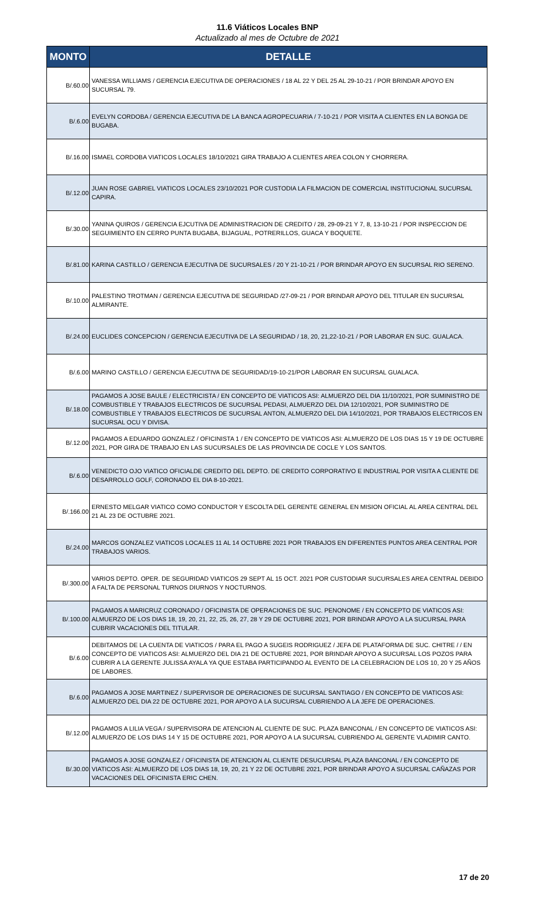11.6 Viáticos Locales BNP
Actualizado al mes de Octubre de 2021
| MONTO | DETALLE |
| --- | --- |
| B/.60.00 | VANESSA WILLIAMS / GERENCIA EJECUTIVA DE OPERACIONES / 18 AL 22 Y DEL 25 AL 29-10-21 / POR BRINDAR APOYO EN SUCURSAL 79. |
| B/.6.00 | EVELYN CORDOBA / GERENCIA EJECUTIVA DE LA BANCA AGROPECUARIA / 7-10-21 / POR VISITA A CLIENTES EN LA BONGA DE BUGABA. |
| B/.16.00 | ISMAEL CORDOBA VIATICOS LOCALES 18/10/2021 GIRA TRABAJO A CLIENTES AREA COLON Y CHORRERA. |
| B/.12.00 | JUAN ROSE GABRIEL VIATICOS LOCALES 23/10/2021 POR CUSTODIA LA FILMACION DE COMERCIAL INSTITUCIONAL SUCURSAL CAPIRA. |
| B/.30.00 | YANINA QUIROS / GERENCIA EJCUTIVA DE ADMINISTRACION DE CREDITO / 28, 29-09-21 Y 7, 8, 13-10-21 / POR INSPECCION DE SEGUIMIENTO EN CERRO PUNTA BUGABA, BIJAGUAL, POTRERILLOS, GUACA Y BOQUETE. |
| B/.81.00 | KARINA CASTILLO / GERENCIA EJECUTIVA DE SUCURSALES / 20 Y 21-10-21 / POR BRINDAR APOYO EN SUCURSAL RIO SERENO. |
| B/.10.00 | PALESTINO TROTMAN / GERENCIA EJECUTIVA DE SEGURIDAD /27-09-21 / POR BRINDAR APOYO DEL TITULAR EN SUCURSAL ALMIRANTE. |
| B/.24.00 | EUCLIDES CONCEPCION / GERENCIA EJECUTIVA DE LA SEGURIDAD / 18, 20, 21,22-10-21 / POR LABORAR EN SUC. GUALACA. |
| B/.6.00 | MARINO CASTILLO / GERENCIA EJECUTIVA DE SEGURIDAD/19-10-21/POR LABORAR EN SUCURSAL GUALACA. |
| B/.18.00 | PAGAMOS A JOSE BAULE / ELECTRICISTA / EN CONCEPTO DE VIATICOS ASI: ALMUERZO DEL DIA 11/10/2021, POR SUMINISTRO DE COMBUSTIBLE Y TRABAJOS ELECTRICOS DE SUCURSAL PEDASI, ALMUERZO DEL DIA 12/10/2021, POR SUMINISTRO DE COMBUSTIBLE Y TRABAJOS ELECTRICOS DE SUCURSAL ANTON, ALMUERZO DEL DIA 14/10/2021, POR TRABAJOS ELECTRICOS EN SUCURSAL OCU Y DIVISA. |
| B/.12.00 | PAGAMOS A EDUARDO GONZALEZ / OFICINISTA 1 / EN CONCEPTO DE VIATICOS ASI: ALMUERZO DE LOS DIAS 15 Y 19 DE OCTUBRE 2021, POR GIRA DE TRABAJO EN LAS SUCURSALES DE LAS PROVINCIA DE COCLE Y LOS SANTOS. |
| B/.6.00 | VENEDICTO OJO VIATICO OFICIALDE CREDITO DEL DEPTO. DE CREDITO CORPORATIVO E INDUSTRIAL POR VISITA A CLIENTE DE DESARROLLO GOLF, CORONADO EL DIA 8-10-2021. |
| B/.166.00 | ERNESTO MELGAR VIATICO COMO CONDUCTOR Y ESCOLTA DEL GERENTE GENERAL EN MISION OFICIAL AL AREA CENTRAL DEL 21 AL 23 DE OCTUBRE 2021. |
| B/.24.00 | MARCOS GONZALEZ VIATICOS LOCALES 11 AL 14 OCTUBRE 2021 POR TRABAJOS EN DIFERENTES PUNTOS AREA CENTRAL POR TRABAJOS VARIOS. |
| B/.300.00 | VARIOS DEPTO. OPER. DE SEGURIDAD VIATICOS 29 SEPT AL 15 OCT. 2021 POR CUSTODIAR SUCURSALES AREA CENTRAL DEBIDO A FALTA DE PERSONAL TURNOS DIURNOS Y NOCTURNOS. |
| B/.100.00 | PAGAMOS A MARICRUZ CORONADO / OFICINISTA DE OPERACIONES DE SUC. PENONOME / EN CONCEPTO DE VIATICOS ASI: ALMUERZO DE LOS DIAS 18, 19, 20, 21, 22, 25, 26, 27, 28 Y 29 DE OCTUBRE 2021, POR BRINDAR APOYO A LA SUCURSAL PARA CUBRIR VACACIONES DEL TITULAR. |
| B/.6.00 | DEBITAMOS DE LA CUENTA DE VIATICOS / PARA EL PAGO A SUGEIS RODRIGUEZ / JEFA DE PLATAFORMA DE SUC. CHITRE / / EN CONCEPTO DE VIATICOS ASI: ALMUERZO DEL DIA 21 DE OCTUBRE 2021, POR BRINDAR APOYO A SUCURSAL LOS POZOS PARA CUBRIR A LA GERENTE JULISSA AYALA YA QUE ESTABA PARTICIPANDO AL EVENTO DE LA CELEBRACION DE LOS 10, 20 Y 25 AÑOS DE LABORES. |
| B/.6.00 | PAGAMOS A JOSE MARTINEZ / SUPERVISOR DE OPERACIONES DE SUCURSAL SANTIAGO / EN CONCEPTO DE VIATICOS ASI: ALMUERZO DEL DIA 22 DE OCTUBRE 2021, POR APOYO A LA SUCURSAL CUBRIENDO A LA JEFE DE OPERACIONES. |
| B/.12.00 | PAGAMOS A LILIA VEGA / SUPERVISORA DE ATENCION AL CLIENTE DE SUC. PLAZA BANCONAL / EN CONCEPTO DE VIATICOS ASI: ALMUERZO DE LOS DIAS 14 Y 15 DE OCTUBRE 2021, POR APOYO A LA SUCURSAL CUBRIENDO AL GERENTE VLADIMIR CANTO. |
| B/.30.00 | PAGAMOS A JOSE GONZALEZ / OFICINISTA DE ATENCION AL CLIENTE DESUCURSAL PLAZA BANCONAL / EN CONCEPTO DE VIATICOS ASI: ALMUERZO DE LOS DIAS 18, 19, 20, 21 Y 22 DE OCTUBRE 2021, POR BRINDAR APOYO A SUCURSAL CAÑAZAS POR VACACIONES DEL OFICINISTA ERIC CHEN. |
17 de 20